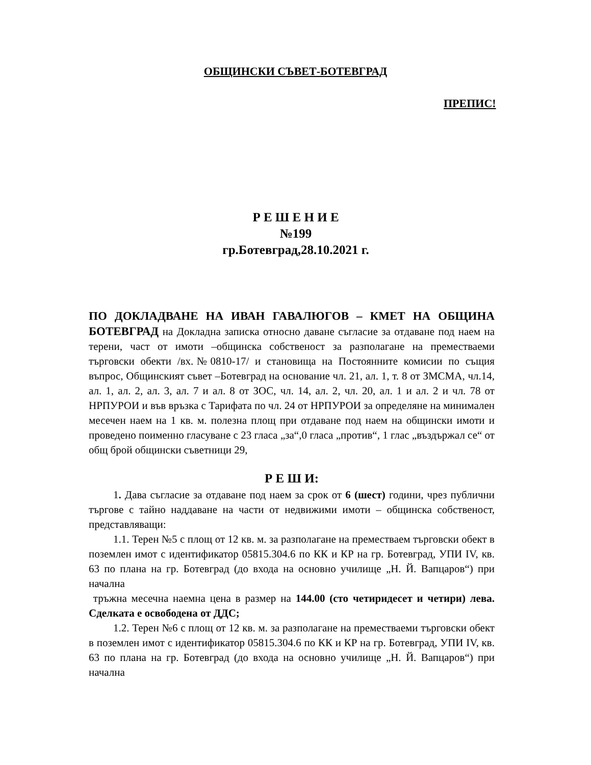ОБЩИНСКИ СЪВЕТ-БОТЕВГРАД
ПРЕПИС!
Р Е Ш Е Н И Е
№199
гр.Ботевград,28.10.2021 г.
ПО ДОКЛАДВАНЕ НА ИВАН ГАВАЛЮГОВ – КМЕТ НА ОБЩИНА БОТЕВГРАД на Докладна записка относно даване съгласие за отдаване под наем на терени, част от имоти –общинска собственост за разполагане на преместваеми търговски обекти /вх.№0810-17/ и становища на Постоянните комисии по същия въпрос, Общинският съвет –Ботевград на основание чл. 21, ал. 1, т. 8 от ЗМСМА, чл.14, ал. 1, ал. 2, ал. 3, ал. 7 и ал. 8 от ЗОС, чл. 14, ал. 2, чл. 20, ал. 1 и ал. 2 и чл. 78 от НРПУРОИ и във връзка с Тарифата по чл. 24 от НРПУРОИ за определяне на минимален месечен наем на 1 кв. м. полезна площ при отдаване под наем на общински имоти и проведено поименно гласуване с 23 гласа „за“,0 гласа „против“, 1 глас „въздържал се“ от общ брой общински съветници 29,
Р Е Ш И:
1. Дава съгласие за отдаване под наем за срок от 6 (шест) години, чрез публични търгове с тайно наддаване на части от недвижими имоти – общинска собственост, представляващи:
1.1. Терен №5 с площ от 12 кв. м. за разполагане на преместваем търговски обект в поземлен имот с идентификатор 05815.304.6 по КК и КР на гр. Ботевград, УПИ IV, кв. 63 по плана на гр. Ботевград (до входа на основно училище „Н. Й. Вапцаров“) при начална
тръжна месечна наемна цена в размер на 144.00 (сто четиридесет и четири) лева. Сделката е освободена от ДДС;
1.2. Терен №6 с площ от 12 кв. м. за разполагане на преместваеми търговски обект в поземлен имот с идентификатор 05815.304.6 по КК и КР на гр. Ботевград, УПИ IV, кв. 63 по плана на гр. Ботевград (до входа на основно училище „Н. Й. Вапцаров“) при начална